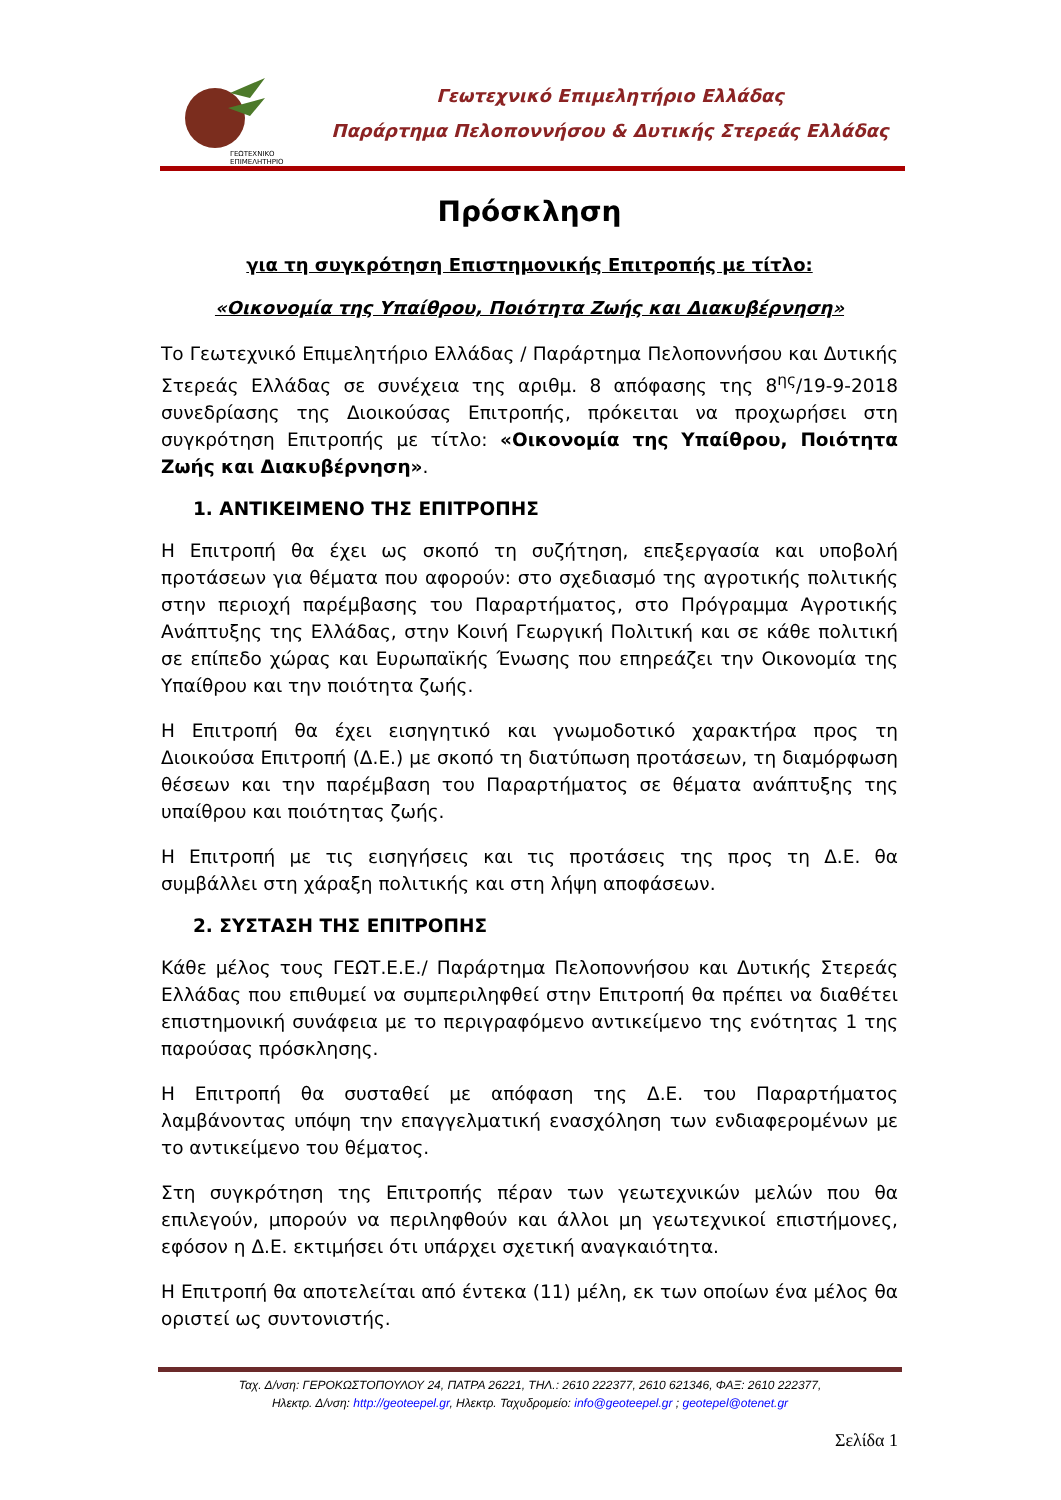ΓΕΩΤΕΧΝΙΚΟ
ΕΠΙΜΕΛΗΤΗΡΙΟ
Γεωτεχνικό Επιμελητήριο Ελλάδας
Παράρτημα Πελοποννήσου & Δυτικής Στερεάς Ελλάδας
Πρόσκληση
για τη συγκρότηση Επιστημονικής Επιτροπής με τίτλο:
«Οικονομία της Υπαίθρου, Ποιότητα Ζωής και Διακυβέρνηση»
Το Γεωτεχνικό Επιμελητήριο Ελλάδας / Παράρτημα Πελοποννήσου και Δυτικής Στερεάς Ελλάδας σε συνέχεια της αριθμ. 8 απόφασης της 8<sup>ης</sup>/19-9-2018 συνεδρίασης της Διοικούσας Επιτροπής, πρόκειται να προχωρήσει στη συγκρότηση Επιτροπής με τίτλο: «Οικονομία της Υπαίθρου, Ποιότητα Ζωής και Διακυβέρνηση».
1. ΑΝΤΙΚΕΙΜΕΝΟ ΤΗΣ ΕΠΙΤΡΟΠΗΣ
Η Επιτροπή θα έχει ως σκοπό τη συζήτηση, επεξεργασία και υποβολή προτάσεων για θέματα που αφορούν: στο σχεδιασμό της αγροτικής πολιτικής στην περιοχή παρέμβασης του Παραρτήματος, στο Πρόγραμμα Αγροτικής Ανάπτυξης της Ελλάδας, στην Κοινή Γεωργική Πολιτική και σε κάθε πολιτική σε επίπεδο χώρας και Ευρωπαϊκής Ένωσης που επηρεάζει την Οικονομία της Υπαίθρου και την ποιότητα ζωής.
Η Επιτροπή θα έχει εισηγητικό και γνωμοδοτικό χαρακτήρα προς τη Διοικούσα Επιτροπή (Δ.Ε.) με σκοπό τη διατύπωση προτάσεων, τη διαμόρφωση θέσεων και την παρέμβαση του Παραρτήματος σε θέματα ανάπτυξης της υπαίθρου και ποιότητας ζωής.
Η Επιτροπή με τις εισηγήσεις και τις προτάσεις της προς τη Δ.Ε. θα συμβάλλει στη χάραξη πολιτικής και στη λήψη αποφάσεων.
2. ΣΥΣΤΑΣΗ ΤΗΣ ΕΠΙΤΡΟΠΗΣ
Κάθε μέλος τους ΓΕΩΤ.Ε.Ε./ Παράρτημα Πελοποννήσου και Δυτικής Στερεάς Ελλάδας που επιθυμεί να συμπεριληφθεί στην Επιτροπή θα πρέπει να διαθέτει επιστημονική συνάφεια με το περιγραφόμενο αντικείμενο της ενότητας 1 της παρούσας πρόσκλησης.
Η Επιτροπή θα συσταθεί με απόφαση της Δ.Ε. του Παραρτήματος λαμβάνοντας υπόψη την επαγγελματική ενασχόληση των ενδιαφερομένων με το αντικείμενο του θέματος.
Στη συγκρότηση της Επιτροπής πέραν των γεωτεχνικών μελών που θα επιλεγούν, μπορούν να περιληφθούν και άλλοι μη γεωτεχνικοί επιστήμονες, εφόσον η Δ.Ε. εκτιμήσει ότι υπάρχει σχετική αναγκαιότητα.
Η Επιτροπή θα αποτελείται από έντεκα (11) μέλη, εκ των οποίων ένα μέλος θα οριστεί ως συντονιστής.
Ταχ. Δ/νση: ΓΕΡΟΚΩΣΤΟΠΟΥΛΟΥ 24, ΠΑΤΡΑ 26221, ΤΗΛ.: 2610 222377, 2610 621346, ΦΑΞ: 2610 222377,
Ηλεκτρ. Δ/νση: http://geoteepel.gr, Ηλεκτρ. Ταχυδρομείο: info@geoteepel.gr ; geotepel@otenet.gr
Σελίδα 1